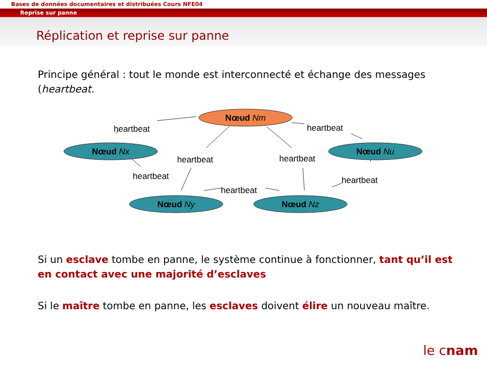Bases de données documentaires et distribuées Cours NFE04
Reprise sur panne
Réplication et reprise sur panne
Principe général : tout le monde est interconnecté et échange des messages (heartbeat.
Nœud Nm
Nœud Nx
Nœud Nu
Nœud Ny
Nœud Nz
heartbeat
heartbeat
heartbeat
heartbeat
heartbeat
heartbeat
heartbeat
Si un esclave tombe en panne, le système continue à fonctionner, tant qu’il est en contact avec une majorité d’esclaves
Si le maître tombe en panne, les esclaves doivent élire un nouveau maître.
le cnam